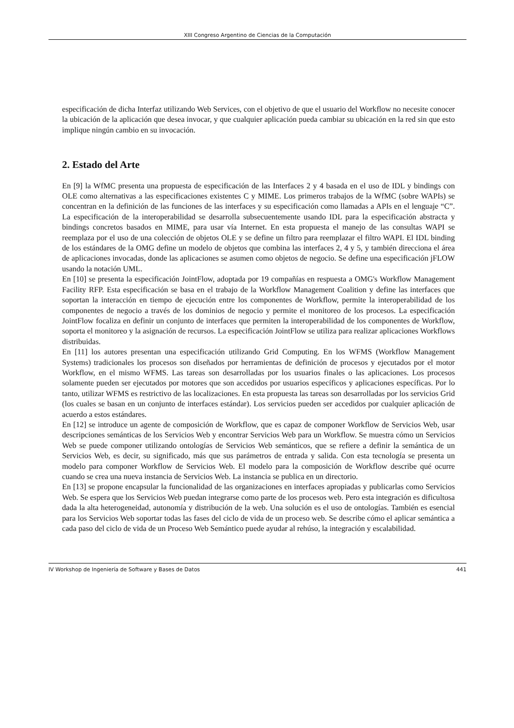XIII Congreso Argentino de Ciencias de la Computación
especificación de dicha Interfaz utilizando Web Services, con el objetivo de que el usuario del Workflow no necesite conocer la ubicación de la aplicación que desea invocar, y que cualquier aplicación pueda cambiar su ubicación en la red sin que esto implique ningún cambio en su invocación.
2. Estado del Arte
En [9] la WfMC presenta una propuesta de especificación de las Interfaces 2 y 4 basada en el uso de IDL y bindings con OLE como alternativas a las especificaciones existentes C y MIME. Los primeros trabajos de la WfMC (sobre WAPIs) se concentran en la definición de las funciones de las interfaces y su especificación como llamadas a APIs en el lenguaje “C”. La especificación de la interoperabilidad se desarrolla subsecuentemente usando IDL para la especificación abstracta y bindings concretos basados en MIME, para usar vía Internet. En esta propuesta el manejo de las consultas WAPI se reemplaza por el uso de una colección de objetos OLE y se define un filtro para reemplazar el filtro WAPI. El IDL binding de los estándares de la OMG define un modelo de objetos que combina las interfaces 2, 4 y 5, y también direcciona el área de aplicaciones invocadas, donde las aplicaciones se asumen como objetos de negocio. Se define una especificación jFLOW usando la notación UML.
En [10] se presenta la especificación JointFlow, adoptada por 19 compañías en respuesta a OMG's Workflow Management Facility RFP. Esta especificación se basa en el trabajo de la Workflow Management Coalition y define las interfaces que soportan la interacción en tiempo de ejecución entre los componentes de Workflow, permite la interoperabilidad de los componentes de negocio a través de los dominios de negocio y permite el monitoreo de los procesos. La especificación JointFlow focaliza en definir un conjunto de interfaces que permiten la interoperabilidad de los componentes de Workflow, soporta el monitoreo y la asignación de recursos. La especificación JointFlow se utiliza para realizar aplicaciones Workflows distribuidas.
En [11] los autores presentan una especificación utilizando Grid Computing. En los WFMS (Workflow Management Systems) tradicionales los procesos son diseñados por herramientas de definición de procesos y ejecutados por el motor Workflow, en el mismo WFMS. Las tareas son desarrolladas por los usuarios finales o las aplicaciones. Los procesos solamente pueden ser ejecutados por motores que son accedidos por usuarios específicos y aplicaciones específicas. Por lo tanto, utilizar WFMS es restrictivo de las localizaciones. En esta propuesta las tareas son desarrolladas por los servicios Grid (los cuales se basan en un conjunto de interfaces estándar). Los servicios pueden ser accedidos por cualquier aplicación de acuerdo a estos estándares.
En [12] se introduce un agente de composición de Workflow, que es capaz de componer Workflow de Servicios Web, usar descripciones semánticas de los Servicios Web y encontrar Servicios Web para un Workflow. Se muestra cómo un Servicios Web se puede componer utilizando ontologías de Servicios Web semánticos, que se refiere a definir la semántica de un Servicios Web, es decir, su significado, más que sus parámetros de entrada y salida. Con esta tecnología se presenta un modelo para componer Workflow de Servicios Web. El modelo para la composición de Workflow describe qué ocurre cuando se crea una nueva instancia de Servicios Web. La instancia se publica en un directorio.
En [13] se propone encapsular la funcionalidad de las organizaciones en interfaces apropiadas y publicarlas como Servicios Web. Se espera que los Servicios Web puedan integrarse como parte de los procesos web. Pero esta integración es dificultosa dada la alta heterogeneidad, autonomía y distribución de la web. Una solución es el uso de ontologías. También es esencial para los Servicios Web soportar todas las fases del ciclo de vida de un proceso web. Se describe cómo el aplicar semántica a cada paso del ciclo de vida de un Proceso Web Semántico puede ayudar al rehúso, la integración y escalabilidad.
IV Workshop de Ingeniería de Software y Bases de Datos 441